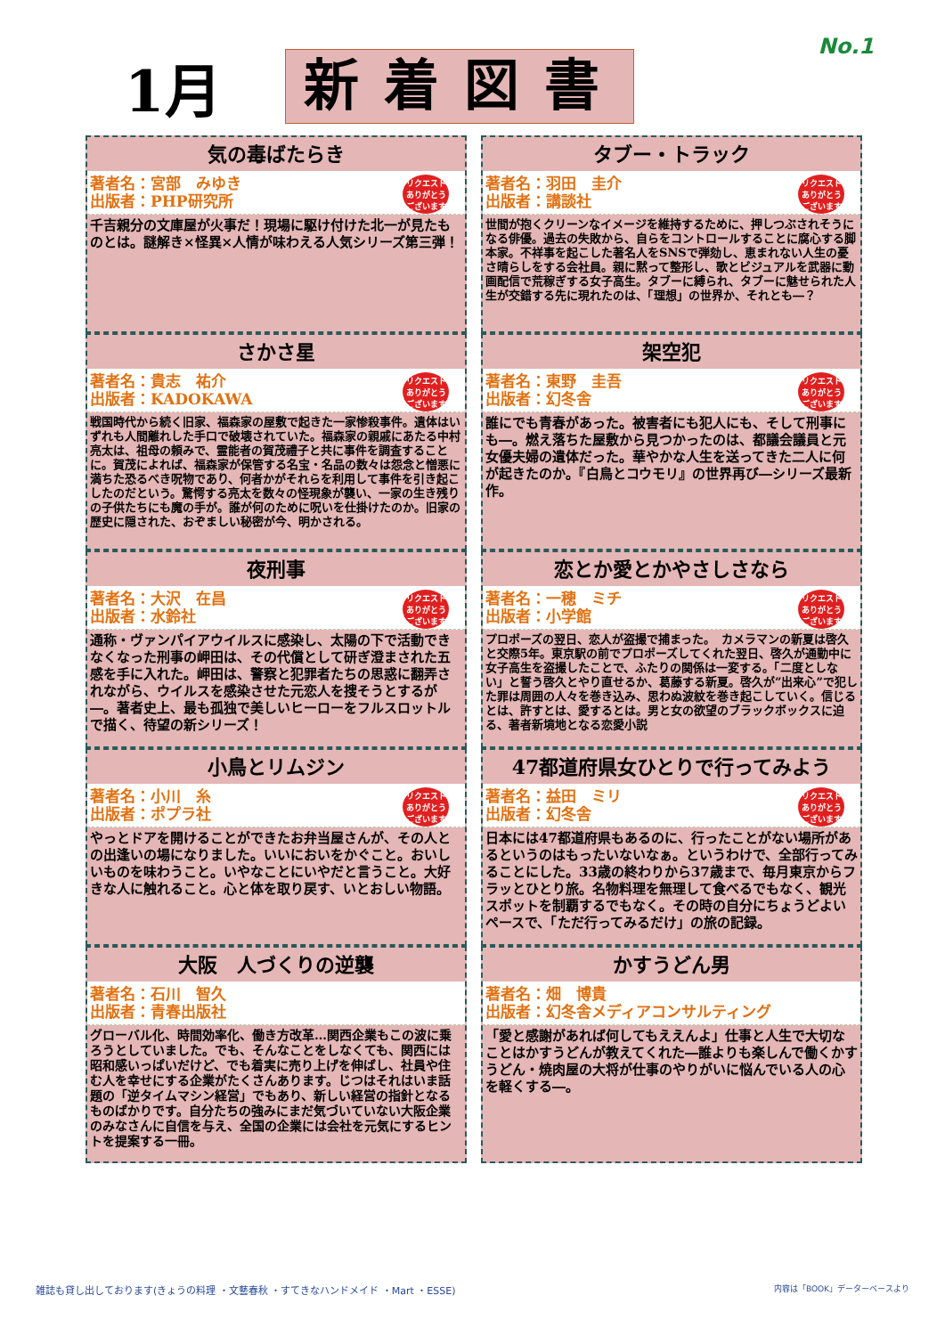No.1
1月
新着図書
気の毒ばたらき
著者名：宮部　みゆき
出版者：PHP研究所
リクエスト
ありがとう
ございます
千吉親分の文庫屋が火事だ！現場に駆け付けた北一が見たものとは。謎解き×怪異×人情が味わえる人気シリーズ第三弾！
タブー・トラック
著者名：羽田　圭介
出版者：講談社
リクエスト
ありがとう
ございます
世間が抱くクリーンなイメージを維持するために、押しつぶされそうになる俳優。過去の失敗から、自らをコントロールすることに腐心する脚本家。不祥事を起こした著名人をSNSで弾劾し、恵まれない人生の憂さ晴らしをする会社員。親に黙って整形し、歌とビジュアルを武器に動画配信で荒稼ぎする女子高生。タブーに縛られ、タブーに魅せられた人生が交錯する先に現れたのは、「理想」の世界か、それとも―？
さかさ星
著者名：貴志　祐介
出版者：KADOKAWA
リクエスト
ありがとう
ございます
戦国時代から続く旧家、福森家の屋敷で起きた一家惨殺事件。遺体はいずれも人間離れした手口で破壊されていた。福森家の親戚にあたる中村亮太は、祖母の頼みで、霊能者の賀茂禮子と共に事件を調査することに。賀茂によれば、福森家が保管する名宝・名品の数々は怨念と憎悪に満ちた恐るべき呪物であり、何者かがそれらを利用して事件を引き起こしたのだという。驚愕する亮太を数々の怪現象が襲い、一家の生き残りの子供たちにも魔の手が。誰が何のために呪いを仕掛けたのか。旧家の歴史に隠された、おぞましい秘密が今、明かされる。
架空犯
著者名：東野　圭吾
出版者：幻冬舎
リクエスト
ありがとう
ございます
誰にでも青春があった。被害者にも犯人にも、そして刑事にも―。燃え落ちた屋敷から見つかったのは、都議会議員と元女優夫婦の遺体だった。華やかな人生を送ってきた二人に何が起きたのか。『白鳥とコウモリ』の世界再び―シリーズ最新作。
夜刑事
著者名：大沢　在昌
出版者：水鈴社
リクエスト
ありがとう
ございます
通称・ヴァンパイアウイルスに感染し、太陽の下で活動できなくなった刑事の岬田は、その代償として研ぎ澄まされた五感を手に入れた。岬田は、警察と犯罪者たちの思惑に翻弄されながら、ウイルスを感染させた元恋人を捜そうとするが―。著者史上、最も孤独で美しいヒーローをフルスロットルで描く、待望の新シリーズ！
恋とか愛とかやさしさなら
著者名：一穂　ミチ
出版者：小学館
リクエスト
ありがとう
ございます
プロポーズの翌日、恋人が盗撮で捕まった。　カメラマンの新夏は啓久と交際5年。東京駅の前でプロポーズしてくれた翌日、啓久が通勤中に女子高生を盗撮したことで、ふたりの関係は一変する。「二度としない」と誓う啓久とやり直せるか、葛藤する新夏。啓久が”出来心”で犯した罪は周囲の人々を巻き込み、思わぬ波紋を巻き起こしていく。信じるとは、許すとは、愛するとは。男と女の欲望のブラックボックスに迫る、著者新境地となる恋愛小説
小鳥とリムジン
著者名：小川　糸
出版者：ポプラ社
リクエスト
ありがとう
ございます
やっとドアを開けることができたお弁当屋さんが、その人との出逢いの場になりました。いいにおいをかぐこと。おいしいものを味わうこと。いやなことにいやだと言うこと。大好きな人に触れること。心と体を取り戻す、いとおしい物語。
47都道府県女ひとりで行ってみよう
著者名：益田　ミリ
出版者：幻冬舎
リクエスト
ありがとう
ございます
日本には47都道府県もあるのに、行ったことがない場所があるというのはもったいないなぁ。というわけで、全部行ってみることにした。33歳の終わりから37歳まで、毎月東京からフラッとひとり旅。名物料理を無理して食べるでもなく、観光スポットを制覇するでもなく。その時の自分にちょうどよいペースで、「ただ行ってみるだけ」の旅の記録。
大阪　人づくりの逆襲
著者名：石川　智久
出版者：青春出版社
グローバル化、時間効率化、働き方改革…関西企業もこの波に乗ろうとしていました。でも、そんなことをしなくても、関西には昭和感いっぱいだけど、でも着実に売り上げを伸ばし、社員や住む人を幸せにする企業がたくさんあります。じつはそれはいま話題の「逆タイムマシン経営」でもあり、新しい経営の指針となるものばかりです。自分たちの強みにまだ気づいていない大阪企業のみなさんに自信を与え、全国の企業には会社を元気にするヒントを提案する一冊。
かすうどん男
著者名：畑　博貴
出版者：幻冬舎メディアコンサルティング
「愛と感謝があれば何してもええんよ」仕事と人生で大切なことはかすうどんが教えてくれた―誰よりも楽しんで働くかすうどん・焼肉屋の大将が仕事のやりがいに悩んでいる人の心を軽くする―。
雑誌も貸し出しております(きょうの料理 ・文藝春秋 ・すてきなハンドメイド ・Mart ・ESSE) 内容は「BOOK」データーベースより